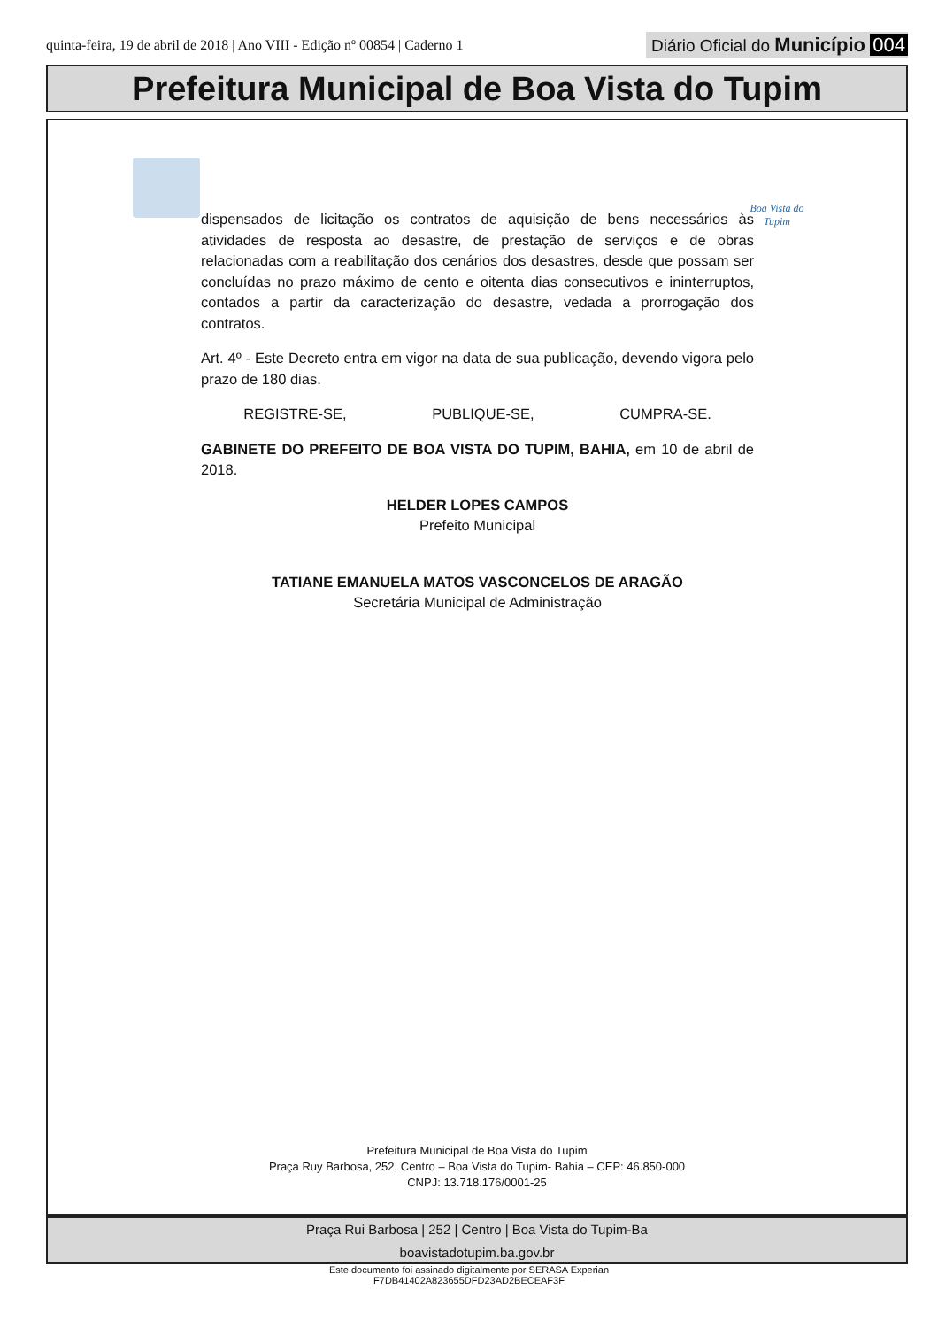quinta-feira, 19 de abril de 2018 | Ano VIII - Edição nº 00854 | Caderno 1
Diário Oficial do Município 004
Prefeitura Municipal de Boa Vista do Tupim
Boa Vista do Tupim
dispensados de licitação os contratos de aquisição de bens necessários às atividades de resposta ao desastre, de prestação de serviços e de obras relacionadas com a reabilitação dos cenários dos desastres, desde que possam ser concluídas no prazo máximo de cento e oitenta dias consecutivos e ininterruptos, contados a partir da caracterização do desastre, vedada a prorrogação dos contratos.
Art. 4º - Este Decreto entra em vigor na data de sua publicação, devendo vigora pelo prazo de 180 dias.
REGISTRE-SE, PUBLIQUE-SE, CUMPRA-SE.
GABINETE DO PREFEITO DE BOA VISTA DO TUPIM, BAHIA, em 10 de abril de 2018.
HELDER LOPES CAMPOS
Prefeito Municipal
TATIANE EMANUELA MATOS VASCONCELOS DE ARAGÃO
Secretária Municipal de Administração
Prefeitura Municipal de Boa Vista do Tupim
Praça Ruy Barbosa, 252, Centro – Boa Vista do Tupim- Bahia – CEP: 46.850-000
CNPJ: 13.718.176/0001-25
Praça Rui Barbosa | 252 | Centro | Boa Vista do Tupim-Ba
boavistadotupim.ba.gov.br
Este documento foi assinado digitalmente por SERASA Experian
F7DB41402A823655DFD23AD2BECEAF3F